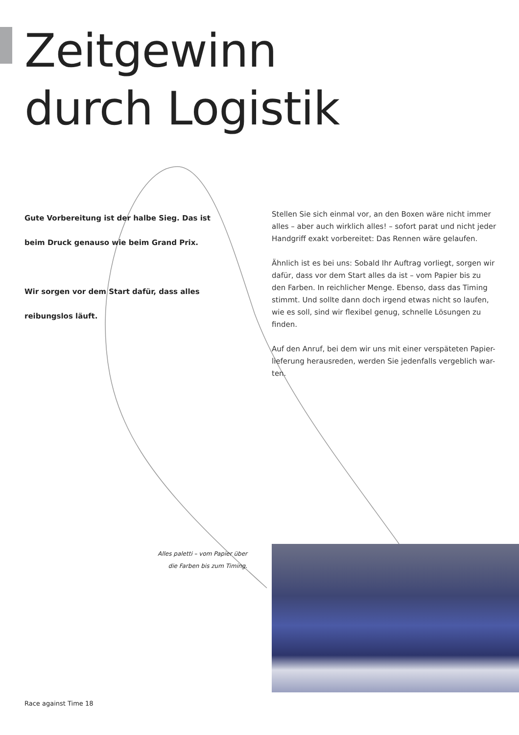Zeitgewinn
durch Logistik
Gute Vorbereitung ist der halbe Sieg. Das ist
beim Druck genauso wie beim Grand Prix.
Wir sorgen vor dem Start dafür, dass alles
reibungslos läuft.
Stellen Sie sich einmal vor, an den Boxen wäre nicht immer alles – aber auch wirklich alles! – sofort parat und nicht jeder Handgriff exakt vorbereitet: Das Rennen wäre gelaufen.
Ähnlich ist es bei uns: Sobald Ihr Auftrag vorliegt, sorgen wir dafür, dass vor dem Start alles da ist – vom Papier bis zu den Farben. In reichlicher Menge. Ebenso, dass das Timing stimmt. Und sollte dann doch irgend etwas nicht so laufen, wie es soll, sind wir flexibel genug, schnelle Lösungen zu finden.
Auf den Anruf, bei dem wir uns mit einer verspäteten Papier-lieferung herausreden, werden Sie jedenfalls vergeblich war-ten.
Alles paletti – vom Papier über die Farben bis zum Timing.
Race against Time 18